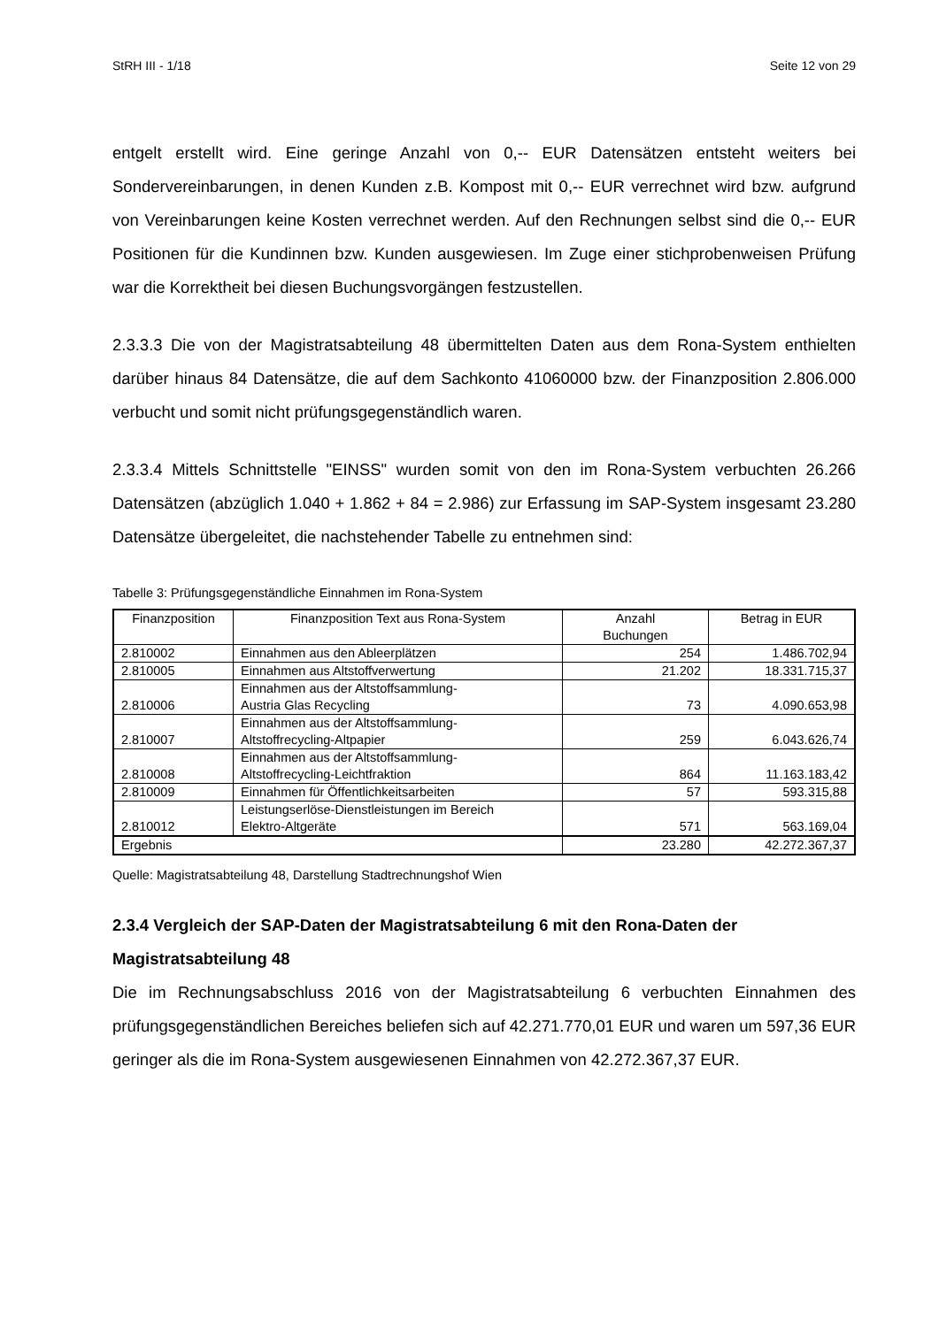StRH III - 1/18 Seite 12 von 29
entgelt erstellt wird. Eine geringe Anzahl von 0,-- EUR Datensätzen entsteht weiters bei Sondervereinbarungen, in denen Kunden z.B. Kompost mit 0,-- EUR verrechnet wird bzw. aufgrund von Vereinbarungen keine Kosten verrechnet werden. Auf den Rechnungen selbst sind die 0,-- EUR Positionen für die Kundinnen bzw. Kunden ausgewiesen. Im Zuge einer stichprobenweisen Prüfung war die Korrektheit bei diesen Buchungsvorgängen festzustellen.
2.3.3.3 Die von der Magistratsabteilung 48 übermittelten Daten aus dem Rona-System enthielten darüber hinaus 84 Datensätze, die auf dem Sachkonto 41060000 bzw. der Finanzposition 2.806.000 verbucht und somit nicht prüfungsgegenständlich waren.
2.3.3.4 Mittels Schnittstelle "EINSS" wurden somit von den im Rona-System verbuchten 26.266 Datensätzen (abzüglich 1.040 + 1.862 + 84 = 2.986) zur Erfassung im SAP-System insgesamt 23.280 Datensätze übergeleitet, die nachstehender Tabelle zu entnehmen sind:
Tabelle 3: Prüfungsgegenständliche Einnahmen im Rona-System
| Finanzposition | Finanzposition Text aus Rona-System | Anzahl Buchungen | Betrag in EUR |
| --- | --- | --- | --- |
| 2.810002 | Einnahmen aus den Ableerplätzen | 254 | 1.486.702,94 |
| 2.810005 | Einnahmen aus Altstoffverwertung | 21.202 | 18.331.715,37 |
| 2.810006 | Einnahmen aus der Altstoffsammlung- Austria Glas Recycling | 73 | 4.090.653,98 |
| 2.810007 | Einnahmen aus der Altstoffsammlung- Altstoffrecycling-Altpapier | 259 | 6.043.626,74 |
| 2.810008 | Einnahmen aus der Altstoffsammlung- Altstoffrecycling-Leichtfraktion | 864 | 11.163.183,42 |
| 2.810009 | Einnahmen für Öffentlichkeitsarbeiten | 57 | 593.315,88 |
| 2.810012 | Leistungserlöse-Dienstleistungen im Bereich Elektro-Altgeräte | 571 | 563.169,04 |
| Ergebnis | | 23.280 | 42.272.367,37 |
Quelle: Magistratsabteilung 48, Darstellung Stadtrechnungshof Wien
2.3.4 Vergleich der SAP-Daten der Magistratsabteilung 6 mit den Rona-Daten der Magistratsabteilung 48
Die im Rechnungsabschluss 2016 von der Magistratsabteilung 6 verbuchten Einnahmen des prüfungsgegenständlichen Bereiches beliefen sich auf 42.271.770,01 EUR und waren um 597,36 EUR geringer als die im Rona-System ausgewiesenen Einnahmen von 42.272.367,37 EUR.